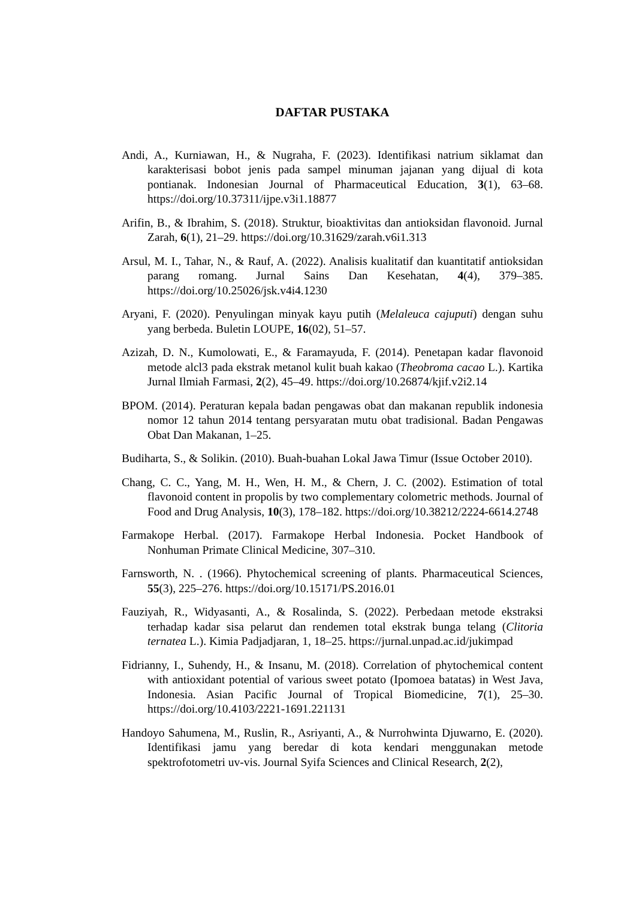DAFTAR PUSTAKA
Andi, A., Kurniawan, H., & Nugraha, F. (2023). Identifikasi natrium siklamat dan karakterisasi bobot jenis pada sampel minuman jajanan yang dijual di kota pontianak. Indonesian Journal of Pharmaceutical Education, 3(1), 63–68. https://doi.org/10.37311/ijpe.v3i1.18877
Arifin, B., & Ibrahim, S. (2018). Struktur, bioaktivitas dan antioksidan flavonoid. Jurnal Zarah, 6(1), 21–29. https://doi.org/10.31629/zarah.v6i1.313
Arsul, M. I., Tahar, N., & Rauf, A. (2022). Analisis kualitatif dan kuantitatif antioksidan parang romang. Jurnal Sains Dan Kesehatan, 4(4), 379–385. https://doi.org/10.25026/jsk.v4i4.1230
Aryani, F. (2020). Penyulingan minyak kayu putih (Melaleuca cajuputi) dengan suhu yang berbeda. Buletin LOUPE, 16(02), 51–57.
Azizah, D. N., Kumolowati, E., & Faramayuda, F. (2014). Penetapan kadar flavonoid metode alcl3 pada ekstrak metanol kulit buah kakao (Theobroma cacao L.). Kartika Jurnal Ilmiah Farmasi, 2(2), 45–49. https://doi.org/10.26874/kjif.v2i2.14
BPOM. (2014). Peraturan kepala badan pengawas obat dan makanan republik indonesia nomor 12 tahun 2014 tentang persyaratan mutu obat tradisional. Badan Pengawas Obat Dan Makanan, 1–25.
Budiharta, S., & Solikin. (2010). Buah-buahan Lokal Jawa Timur (Issue October 2010).
Chang, C. C., Yang, M. H., Wen, H. M., & Chern, J. C. (2002). Estimation of total flavonoid content in propolis by two complementary colometric methods. Journal of Food and Drug Analysis, 10(3), 178–182. https://doi.org/10.38212/2224-6614.2748
Farmakope Herbal. (2017). Farmakope Herbal Indonesia. Pocket Handbook of Nonhuman Primate Clinical Medicine, 307–310.
Farnsworth, N. . (1966). Phytochemical screening of plants. Pharmaceutical Sciences, 55(3), 225–276. https://doi.org/10.15171/PS.2016.01
Fauziyah, R., Widyasanti, A., & Rosalinda, S. (2022). Perbedaan metode ekstraksi terhadap kadar sisa pelarut dan rendemen total ekstrak bunga telang (Clitoria ternatea L.). Kimia Padjadjaran, 1, 18–25. https://jurnal.unpad.ac.id/jukimpad
Fidrianny, I., Suhendy, H., & Insanu, M. (2018). Correlation of phytochemical content with antioxidant potential of various sweet potato (Ipomoea batatas) in West Java, Indonesia. Asian Pacific Journal of Tropical Biomedicine, 7(1), 25–30. https://doi.org/10.4103/2221-1691.221131
Handoyo Sahumena, M., Ruslin, R., Asriyanti, A., & Nurrohwinta Djuwarno, E. (2020). Identifikasi jamu yang beredar di kota kendari menggunakan metode spektrofotometri uv-vis. Journal Syifa Sciences and Clinical Research, 2(2),